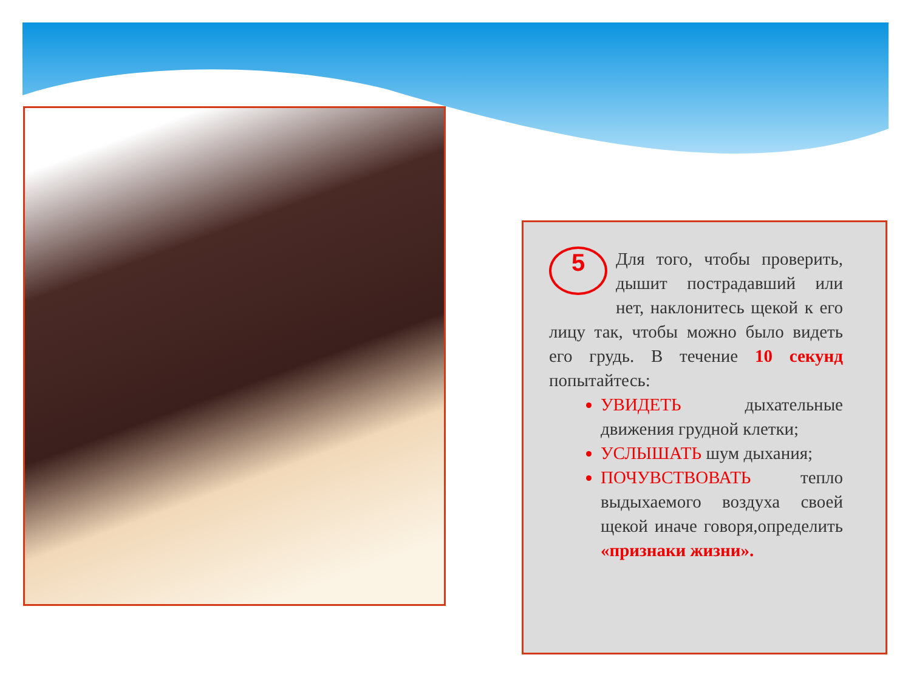5
Для того, чтобы проверить, дышит пострадавший или нет, наклонитесь щекой к его лицу так, чтобы можно было видеть его грудь. В течение 10 секунд попытайтесь:
УВИДЕТЬ дыхательные движения грудной клетки;
УСЛЫШАТЬ шум дыхания;
ПОЧУВСТВОВАТЬ тепло выдыхаемого воздуха своей щекой иначе говоря,определить «признаки жизни».